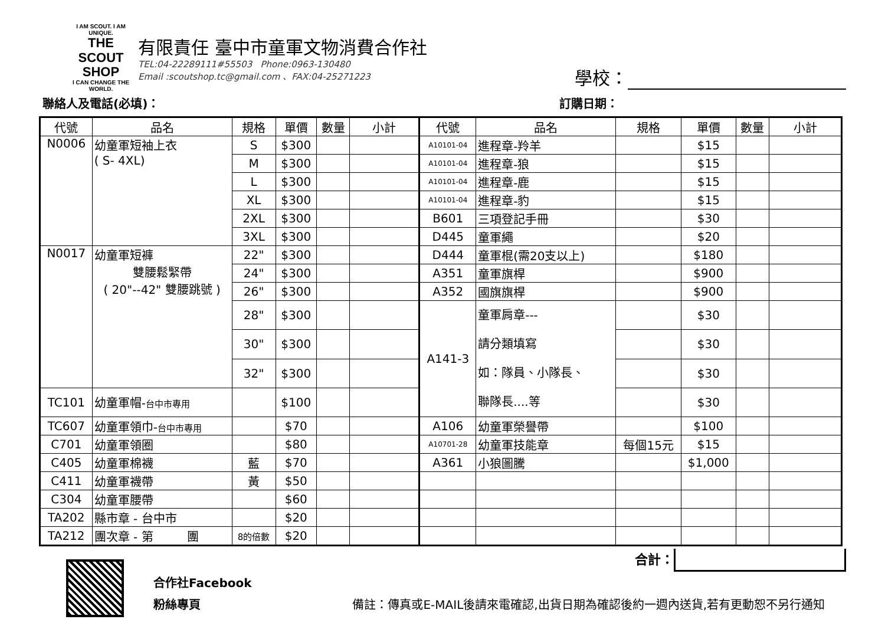I AM SCOUT. I AM UNIQUE.
THE
SCOUT
SHOP
I CAN CHANGE THE WORLD.
有限責任 臺中市童軍文物消費合作社
TEL:04-22289111#55503 Phone:0963-130480
Email :scoutshop.tc@gmail.com 、FAX:04-25271223
學校：
聯絡人及電話(必填)： 訂購日期：
| 代號 | 品名 | 規格 | 單價 | 數量 | 小計 | 代號 | 品名 | 規格 | 單價 | 數量 | 小計 |
| --- | --- | --- | --- | --- | --- | --- | --- | --- | --- | --- | --- |
| N0006 | 幼童軍短袖上衣 ( S- 4XL) | S | $300 | | | A10101-04 | 進程章-羚羊 | | $15 | | |
| | | M | $300 | | | A10101-04 | 進程章-狼 | | $15 | | |
| | | L | $300 | | | A10101-04 | 進程章-鹿 | | $15 | | |
| | | XL | $300 | | | A10101-04 | 進程章-豹 | | $15 | | |
| | | 2XL | $300 | | | B601 | 三項登記手冊 | | $30 | | |
| | | 3XL | $300 | | | D445 | 童軍繩 | | $20 | | |
| N0017 | 幼童軍短褲 雙腰鬆緊帶 ( 20"--42" 雙腰跳號 ) | 22" | $300 | | | D444 | 童軍棍(需20支以上) | | $180 | | |
| | | 24" | $300 | | | A351 | 童軍旗桿 | | $900 | | |
| | | 26" | $300 | | | A352 | 國旗旗桿 | | $900 | | |
| | | 28" | $300 | | | A141-3 | 童軍肩章--- 請分類填寫 如：隊員、小隊長、 聯隊長....等 | | $30 | | |
| | | 30" | $300 | | | | | | $30 | | |
| | | 32" | $300 | | | | | | $30 | | |
| TC101 | 幼童軍帽- 台中市專用 | | $100 | | | | | | $30 | | |
| TC607 | 幼童軍領巾- 台中市專用 | | $70 | | | A106 | 幼童軍榮譽帶 | | $100 | | |
| C701 | 幼童軍領圈 | | $80 | | | A10701-28 | 幼童軍技能章 | 每個15元 | $15 | | |
| C405 | 幼童軍棉襪 | 藍 | $70 | | | A361 | 小狼圖騰 | | $1,000 | | |
| C411 | 幼童軍襪帶 | 黃 | $50 | | | | | | | | |
| C304 | 幼童軍腰帶 | | $60 | | | | | | | | |
| TA202 | 縣市章 - 台中市 | | $20 | | | | | | | | |
| TA212 | 團次章 - 第 團 | 8的倍數 | $20 | | | | | | | | |
合作社Facebook
粉絲專頁
合計：
備註：傳真或E-MAIL後請來電確認,出貨日期為確認後約一週內送貨,若有更動恕不另行通知